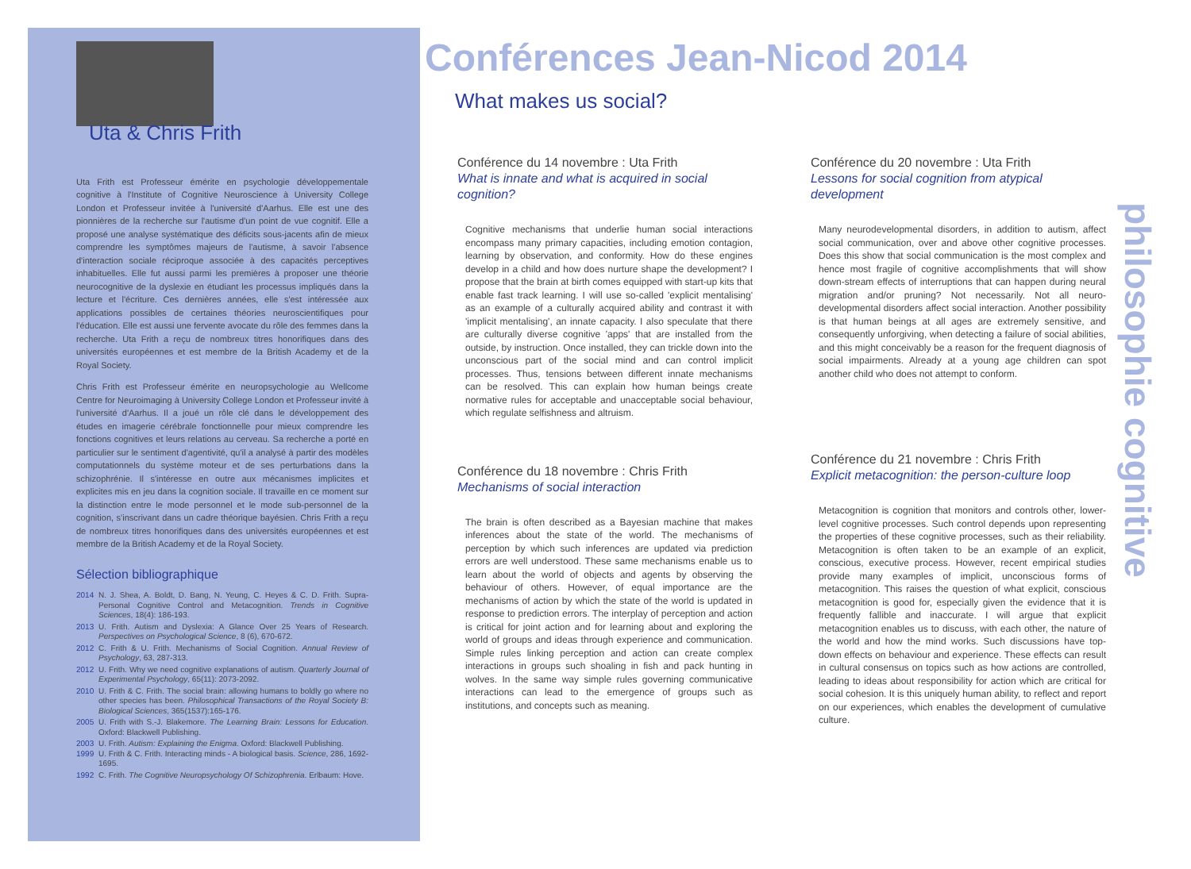Uta & Chris Frith
Uta Frith est Professeur émérite en psychologie développementale cognitive à l'Institute of Cognitive Neuroscience à University College London et Professeur invitée à l'université d'Aarhus. Elle est une des pionnières de la recherche sur l'autisme d'un point de vue cognitif. Elle a proposé une analyse systématique des déficits sous-jacents afin de mieux comprendre les symptômes majeurs de l'autisme, à savoir l'absence d'interaction sociale réciproque associée à des capacités perceptives inhabituelles. Elle fut aussi parmi les premières à proposer une théorie neurocognitive de la dyslexie en étudiant les processus impliqués dans la lecture et l'écriture. Ces dernières années, elle s'est intéressée aux applications possibles de certaines théories neuroscientifiques pour l'éducation. Elle est aussi une fervente avocate du rôle des femmes dans la recherche. Uta Frith a reçu de nombreux titres honorifiques dans des universités européennes et est membre de la British Academy et de la Royal Society.
Chris Frith est Professeur émérite en neuropsychologie au Wellcome Centre for Neuroimaging à University College London et Professeur invité à l'université d'Aarhus. Il a joué un rôle clé dans le développement des études en imagerie cérébrale fonctionnelle pour mieux comprendre les fonctions cognitives et leurs relations au cerveau. Sa recherche a porté en particulier sur le sentiment d'agentivité, qu'il a analysé à partir des modèles computationnels du système moteur et de ses perturbations dans la schizophrénie. Il s'intéresse en outre aux mécanismes implicites et explicites mis en jeu dans la cognition sociale. Il travaille en ce moment sur la distinction entre le mode personnel et le mode sub-personnel de la cognition, s'inscrivant dans un cadre théorique bayésien. Chris Frith a reçu de nombreux titres honorifiques dans des universités européennes et est membre de la British Academy et de la Royal Society.
Sélection bibliographique
2014 N. J. Shea, A. Boldt, D. Bang, N. Yeung, C. Heyes & C. D. Frith. Supra-Personal Cognitive Control and Metacognition. Trends in Cognitive Sciences, 18(4): 186-193.
2013 U. Frith. Autism and Dyslexia: A Glance Over 25 Years of Research. Perspectives on Psychological Science, 8 (6), 670-672.
2012 C. Frith & U. Frith. Mechanisms of Social Cognition. Annual Review of Psychology, 63, 287-313.
2012 U. Frith. Why we need cognitive explanations of autism. Quarterly Journal of Experimental Psychology, 65(11): 2073-2092.
2010 U. Frith & C. Frith. The social brain: allowing humans to boldly go where no other species has been. Philosophical Transactions of the Royal Society B: Biological Sciences, 365(1537):165-176.
2005 U. Frith with S.-J. Blakemore. The Learning Brain: Lessons for Education. Oxford: Blackwell Publishing.
2003 U. Frith. Autism: Explaining the Enigma. Oxford: Blackwell Publishing.
1999 U. Frith & C. Frith. Interacting minds - A biological basis. Science, 286, 1692-1695.
1992 C. Frith. The Cognitive Neuropsychology Of Schizophrenia. Erlbaum: Hove.
Conférences Jean-Nicod 2014
What makes us social?
Conférence du 14 novembre : Uta Frith
What is innate and what is acquired in social cognition?
Cognitive mechanisms that underlie human social interactions encompass many primary capacities, including emotion contagion, learning by observation, and conformity. How do these engines develop in a child and how does nurture shape the development? I propose that the brain at birth comes equipped with start-up kits that enable fast track learning. I will use so-called 'explicit mentalising' as an example of a culturally acquired ability and contrast it with 'implicit mentalising', an innate capacity. I also speculate that there are culturally diverse cognitive 'apps' that are installed from the outside, by instruction. Once installed, they can trickle down into the unconscious part of the social mind and can control implicit processes. Thus, tensions between different innate mechanisms can be resolved. This can explain how human beings create normative rules for acceptable and unacceptable social behaviour, which regulate selfishness and altruism.
Conférence du 18 novembre : Chris Frith
Mechanisms of social interaction
The brain is often described as a Bayesian machine that makes inferences about the state of the world. The mechanisms of perception by which such inferences are updated via prediction errors are well understood. These same mechanisms enable us to learn about the world of objects and agents by observing the behaviour of others. However, of equal importance are the mechanisms of action by which the state of the world is updated in response to prediction errors. The interplay of perception and action is critical for joint action and for learning about and exploring the world of groups and ideas through experience and communication. Simple rules linking perception and action can create complex interactions in groups such shoaling in fish and pack hunting in wolves. In the same way simple rules governing communicative interactions can lead to the emergence of groups such as institutions, and concepts such as meaning.
Conférence du 20 novembre : Uta Frith
Lessons for social cognition from atypical development
Many neurodevelopmental disorders, in addition to autism, affect social communication, over and above other cognitive processes. Does this show that social communication is the most complex and hence most fragile of cognitive accomplishments that will show down-stream effects of interruptions that can happen during neural migration and/or pruning? Not necessarily. Not all neuro-developmental disorders affect social interaction. Another possibility is that human beings at all ages are extremely sensitive, and consequently unforgiving, when detecting a failure of social abilities, and this might conceivably be a reason for the frequent diagnosis of social impairments. Already at a young age children can spot another child who does not attempt to conform.
Conférence du 21 novembre : Chris Frith
Explicit metacognition: the person-culture loop
Metacognition is cognition that monitors and controls other, lower-level cognitive processes. Such control depends upon representing the properties of these cognitive processes, such as their reliability. Metacognition is often taken to be an example of an explicit, conscious, executive process. However, recent empirical studies provide many examples of implicit, unconscious forms of metacognition. This raises the question of what explicit, conscious metacognition is good for, especially given the evidence that it is frequently fallible and inaccurate. I will argue that explicit metacognition enables us to discuss, with each other, the nature of the world and how the mind works. Such discussions have top-down effects on behaviour and experience. These effects can result in cultural consensus on topics such as how actions are controlled, leading to ideas about responsibility for action which are critical for social cohesion. It is this uniquely human ability, to reflect and report on our experiences, which enables the development of cumulative culture.
philosophie cognitive